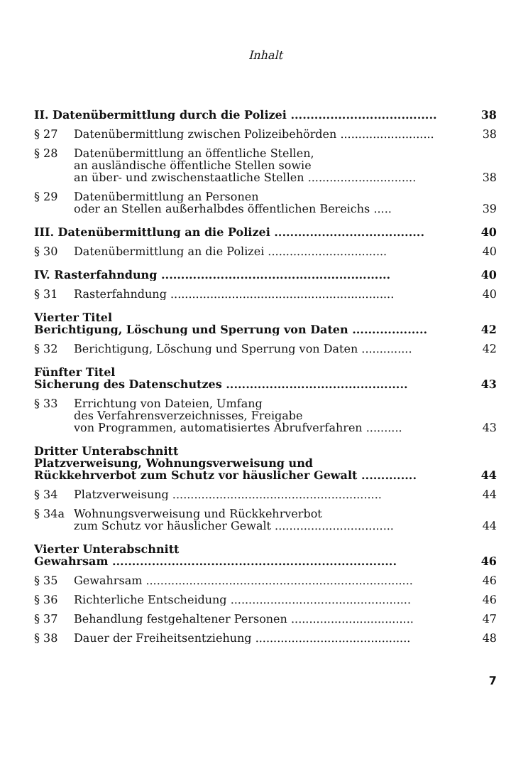Inhalt
II. Datenübermittlung durch die Polizei .....................................
38
§ 27
Datenübermittlung zwischen Polizeibehörden ..........................
38
§ 28
Datenübermittlung an öffentliche Stellen,
an ausländische öffentliche Stellen sowie
an über- und zwischenstaatliche Stellen ..............................
38
§ 29
Datenübermittlung an Personen
oder an Stellen außerhalbdes öffentlichen Bereichs .....
39
III. Datenübermittlung an die Polizei ......................................
40
§ 30
Datenübermittlung an die Polizei .................................
40
IV. Rasterfahndung ..........................................................
40
§ 31
Rasterfahndung ..............................................................
40
Vierter Titel
Berichtigung, Löschung und Sperrung von Daten ...................
42
§ 32
Berichtigung, Löschung und Sperrung von Daten ..............
42
Fünfter Titel
Sicherung des Datenschutzes ..............................................
43
§ 33
Errichtung von Dateien, Umfang
des Verfahrensverzeichnisses, Freigabe
von Programmen, automatisiertes Abrufverfahren ..........
43
Dritter Unterabschnitt
Platzverweisung, Wohnungsverweisung und
Rückkehrverbot zum Schutz vor häuslicher Gewalt ..............
44
§ 34
Platzverweisung ..........................................................
44
§ 34a
Wohnungsverweisung und Rückkehrverbot
zum Schutz vor häuslicher Gewalt .................................
44
Vierter Unterabschnitt
Gewahrsam ........................................................................
46
§ 35
Gewahrsam ..........................................................................
46
§ 36
Richterliche Entscheidung ..................................................
46
§ 37
Behandlung festgehaltener Personen ..................................
47
§ 38
Dauer der Freiheitsentziehung ...........................................
48
7